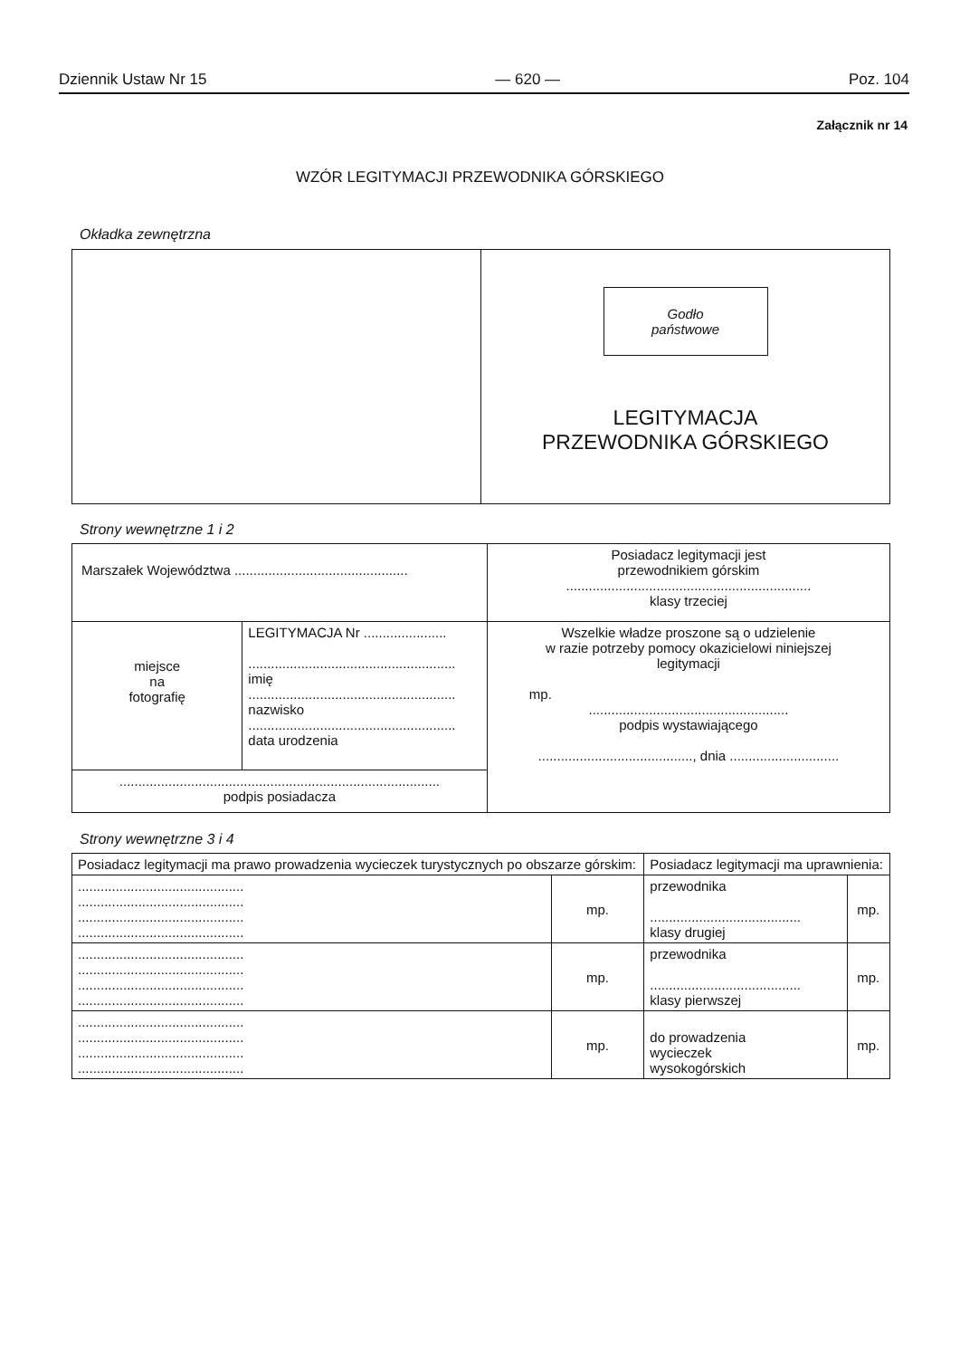Dziennik Ustaw Nr 15 — 620 — Poz. 104
Załącznik nr 14
WZÓR LEGITYMACJI PRZEWODNIKA GÓRSKIEGO
Okładka zewnętrzna
| | Godło państwowe LEGITYMACJA PRZEWODNIKA GÓRSKIEGO |
Strony wewnętrzne 1 i 2
| Marszałek Województwa .............................................. | | Posiadacz legitymacji jest przewodnikiem górskim ................................................................. klasy trzeciej |
| miejsce na fotografię | LEGITYMACJA Nr ...................... ....................................................... imię ....................................................... nazwisko ....................................................... data urodzenia | Wszelkie władze proszone są o udzielenie w razie potrzeby pomocy okazicielowi niniejszej legitymacji mp. ..................................................... podpis wystawiającego ........................................., dnia ............................. |
| ..................................................................................... podpis posiadacza | | |
Strony wewnętrzne 3 i 4
| Posiadacz legitymacji ma prawo prowadzenia wycieczek turystycznych po obszarze górskim: | | Posiadacz legitymacji ma uprawnienia: | |
| ............................................ ............................................ ............................................ ............................................ | mp. | przewodnika ........................................ klasy drugiej | mp. |
| ............................................ ............................................ ............................................ ............................................ | mp. | przewodnika ........................................ klasy pierwszej | mp. |
| ............................................ ............................................ ............................................ ............................................ | mp. | do prowadzenia wycieczek wysokogórskich | mp. |